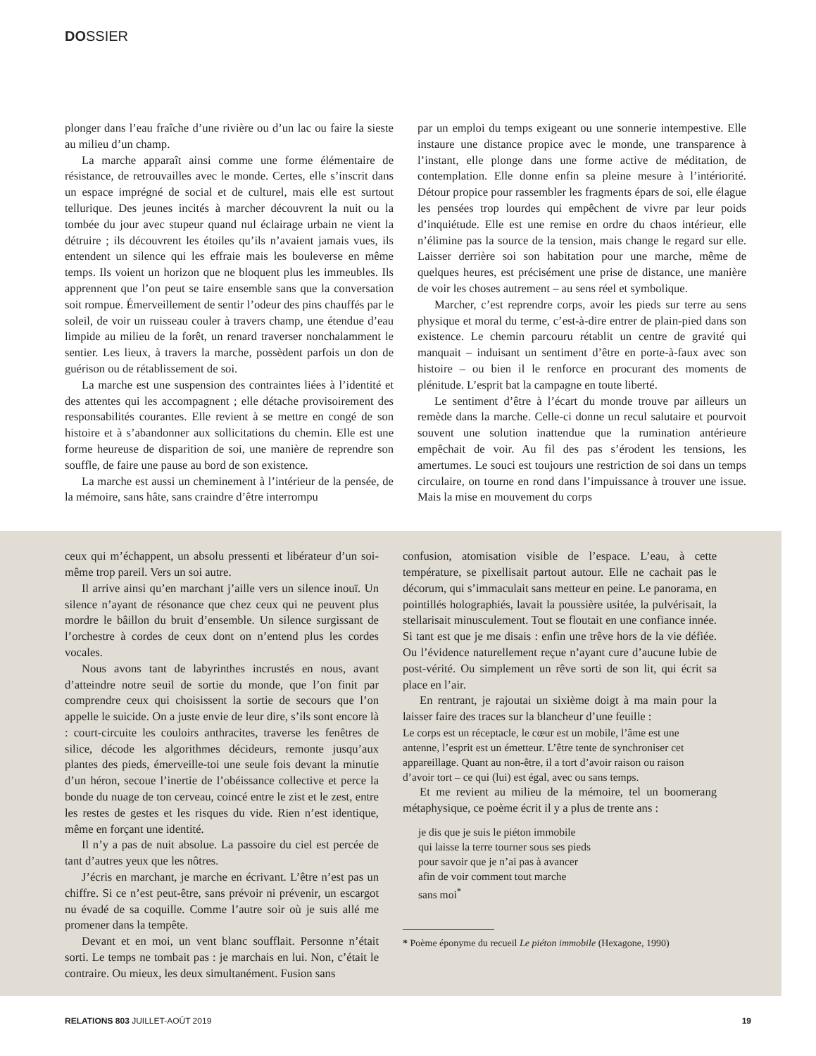DOSSIER
plonger dans l’eau fraîche d’une rivière ou d’un lac ou faire la sieste au milieu d’un champ.
La marche apparaît ainsi comme une forme élémentaire de résistance, de retrouvailles avec le monde. Certes, elle s’inscrit dans un espace imprégné de social et de culturel, mais elle est surtout tellurique. Des jeunes incités à marcher découvrent la nuit ou la tombée du jour avec stupeur quand nul éclairage urbain ne vient la détruire ; ils découvrent les étoiles qu’ils n’avaient jamais vues, ils entendent un silence qui les effraie mais les bouleverse en même temps. Ils voient un horizon que ne bloquent plus les immeubles. Ils apprennent que l’on peut se taire ensemble sans que la conversation soit rompue. Émerveillement de sentir l’odeur des pins chauffés par le soleil, de voir un ruisseau couler à travers champ, une étendue d’eau limpide au milieu de la forêt, un renard traverser nonchalamment le sentier. Les lieux, à travers la marche, possèdent parfois un don de guérison ou de rétablissement de soi.
La marche est une suspension des contraintes liées à l’identité et des attentes qui les accompagnent ; elle détache provisoirement des responsabilités courantes. Elle revient à se mettre en congé de son histoire et à s’abandonner aux sollicitations du chemin. Elle est une forme heureuse de disparition de soi, une manière de reprendre son souffle, de faire une pause au bord de son existence.
La marche est aussi un cheminement à l’intérieur de la pensée, de la mémoire, sans hâte, sans craindre d’être interrompu
par un emploi du temps exigeant ou une sonnerie intempestive. Elle instaure une distance propice avec le monde, une transparence à l’instant, elle plonge dans une forme active de méditation, de contemplation. Elle donne enfin sa pleine mesure à l’intériorité. Détour propice pour rassembler les fragments épars de soi, elle élague les pensées trop lourdes qui empêchent de vivre par leur poids d’inquiétude. Elle est une remise en ordre du chaos intérieur, elle n’élimine pas la source de la tension, mais change le regard sur elle. Laisser derrière soi son habitation pour une marche, même de quelques heures, est précisément une prise de distance, une manière de voir les choses autrement – au sens réel et symbolique.
Marcher, c’est reprendre corps, avoir les pieds sur terre au sens physique et moral du terme, c’est-à-dire entrer de plain-pied dans son existence. Le chemin parcouru rétablit un centre de gravité qui manquait – induisant un sentiment d’être en porte-à-faux avec son histoire – ou bien il le renforce en procurant des moments de plénitude. L’esprit bat la campagne en toute liberté.
Le sentiment d’être à l’écart du monde trouve par ailleurs un remède dans la marche. Celle-ci donne un recul salutaire et pourvoit souvent une solution inattendue que la rumination antérieure empêchait de voir. Au fil des pas s’érodent les tensions, les amertumes. Le souci est toujours une restriction de soi dans un temps circulaire, on tourne en rond dans l’impuissance à trouver une issue. Mais la mise en mouvement du corps
ceux qui m’échappent, un absolu pressenti et libérateur d’un soi-même trop pareil. Vers un soi autre.
Il arrive ainsi qu’en marchant j’aille vers un silence inouï. Un silence n’ayant de résonance que chez ceux qui ne peuvent plus mordre le bâillon du bruit d’ensemble. Un silence surgissant de l’orchestre à cordes de ceux dont on n’entend plus les cordes vocales.
Nous avons tant de labyrinthes incrustés en nous, avant d’atteindre notre seuil de sortie du monde, que l’on finit par comprendre ceux qui choisissent la sortie de secours que l’on appelle le suicide. On a juste envie de leur dire, s’ils sont encore là : court-circuite les couloirs anthracites, traverse les fenêtres de silice, décode les algorithmes décideurs, remonte jusqu’aux plantes des pieds, émerveille-toi une seule fois devant la minutie d’un héron, secoue l’inertie de l’obéissance collective et perce la bonde du nuage de ton cerveau, coincé entre le zist et le zest, entre les restes de gestes et les risques du vide. Rien n’est identique, même en forçant une identité.
Il n’y a pas de nuit absolue. La passoire du ciel est percée de tant d’autres yeux que les nôtres.
J’écris en marchant, je marche en écrivant. L’être n’est pas un chiffre. Si ce n’est peut-être, sans prévoir ni prévenir, un escargot nu évadé de sa coquille. Comme l’autre soir où je suis allé me promener dans la tempête.
Devant et en moi, un vent blanc soufflait. Personne n’était sorti. Le temps ne tombait pas : je marchais en lui. Non, c’était le contraire. Ou mieux, les deux simultanément. Fusion sans
confusion, atomisation visible de l’espace. L’eau, à cette température, se pixellisait partout autour. Elle ne cachait pas le décorum, qui s’immaculait sans metteur en peine. Le panorama, en pointillés holographiés, lavait la poussière usitée, la pulvérisait, la stellarisait minusculement. Tout se floutait en une confiance innée. Si tant est que je me disais : enfin une trêve hors de la vie défiée. Ou l’évidence naturellement reçue n’ayant cure d’aucune lubie de post-vérité. Ou simplement un rêve sorti de son lit, qui écrit sa place en l’air.
En rentrant, je rajoutai un sixième doigt à ma main pour la laisser faire des traces sur la blancheur d’une feuille :
Le corps est un réceptacle, le cœur est un mobile, l’âme est une antenne, l’esprit est un émetteur. L’être tente de synchroniser cet appareillage. Quant au non-être, il a tort d’avoir raison ou raison d’avoir tort – ce qui (lui) est égal, avec ou sans temps.
Et me revient au milieu de la mémoire, tel un boomerang métaphysique, ce poème écrit il y a plus de trente ans :
je dis que je suis le piéton immobile
qui laisse la terre tourner sous ses pieds
pour savoir que je n’ai pas à avancer
afin de voir comment tout marche
sans moi<sup>*</sup>
* Poème éponyme du recueil Le piéton immobile (Hexagone, 1990)
RELATIONS 803 JUILLET-AOÛT 2019 19